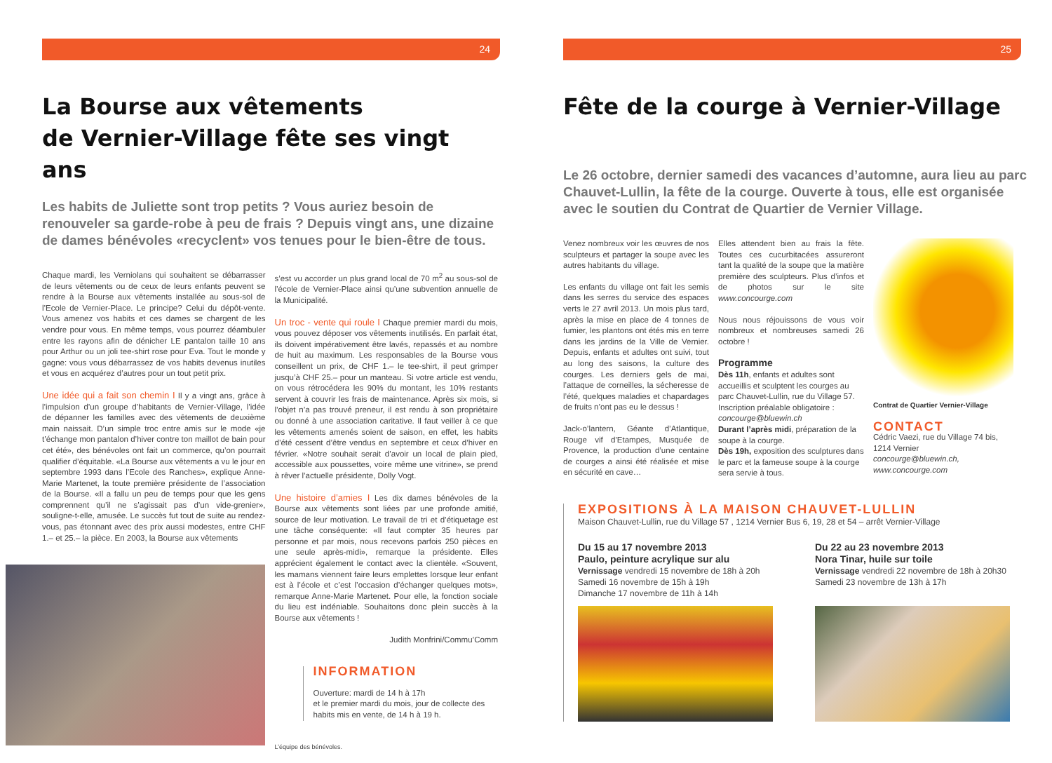24
La Bourse aux vêtements
de Vernier-Village fête ses vingt ans
Les habits de Juliette sont trop petits ? Vous auriez besoin de renouveler sa garde-robe à peu de frais ? Depuis vingt ans, une dizaine de dames bénévoles «recyclent» vos tenues pour le bien-être de tous.
Chaque mardi, les Verniolans qui souhaitent se débarrasser de leurs vêtements ou de ceux de leurs enfants peuvent se rendre à la Bourse aux vêtements installée au sous-sol de l’Ecole de Vernier-Place. Le principe? Celui du dépôt-vente. Vous amenez vos habits et ces dames se chargent de les vendre pour vous. En même temps, vous pourrez déambuler entre les rayons afin de dénicher LE pantalon taille 10 ans pour Arthur ou un joli tee-shirt rose pour Eva. Tout le monde y gagne: vous vous débarrassez de vos habits devenus inutiles et vous en acquérez d’autres pour un tout petit prix.
Une idée qui a fait son chemin I Il y a vingt ans, grâce à l’impulsion d’un groupe d’habitants de Vernier-Village, l’idée de dépanner les familles avec des vêtements de deuxième main naissait. D’un simple troc entre amis sur le mode «je t’échange mon pantalon d’hiver contre ton maillot de bain pour cet été», des bénévoles ont fait un commerce, qu’on pourrait qualifier d’équitable. «La Bourse aux vêtements a vu le jour en septembre 1993 dans l’Ecole des Ranches», explique Anne-Marie Martenet, la toute première présidente de l’association de la Bourse. «Il a fallu un peu de temps pour que les gens comprennent qu’il ne s’agissait pas d’un vide-grenier», souligne-t-elle, amusée. Le succès fut tout de suite au rendez-vous, pas étonnant avec des prix aussi modestes, entre CHF 1.– et 25.– la pièce. En 2003, la Bourse aux vêtements
s’est vu accorder un plus grand local de 70 m<sup>2</sup> au sous-sol de l’école de Vernier-Place ainsi qu’une subvention annuelle de la Municipalité.
Un troc - vente qui roule I Chaque premier mardi du mois, vous pouvez déposer vos vêtements inutilisés. En parfait état, ils doivent impérativement être lavés, repassés et au nombre de huit au maximum. Les responsables de la Bourse vous conseillent un prix, de CHF 1.– le tee-shirt, il peut grimper jusqu’à CHF 25.– pour un manteau. Si votre article est vendu, on vous rétrocédera les 90% du montant, les 10% restants servent à couvrir les frais de maintenance. Après six mois, si l’objet n’a pas trouvé preneur, il est rendu à son propriétaire ou donné à une association caritative. Il faut veiller à ce que les vêtements amenés soient de saison, en effet, les habits d’été cessent d’être vendus en septembre et ceux d’hiver en février. «Notre souhait serait d’avoir un local de plain pied, accessible aux poussettes, voire même une vitrine», se prend à rêver l’actuelle présidente, Dolly Vogt.
Une histoire d’amies I Les dix dames bénévoles de la Bourse aux vêtements sont liées par une profonde amitié, source de leur motivation. Le travail de tri et d’étiquetage est une tâche conséquente: «Il faut compter 35 heures par personne et par mois, nous recevons parfois 250 pièces en une seule après-midi», remarque la présidente. Elles apprécient également le contact avec la clientèle. «Souvent, les mamans viennent faire leurs emplettes lorsque leur enfant est à l’école et c’est l’occasion d’échanger quelques mots», remarque Anne-Marie Martenet. Pour elle, la fonction sociale du lieu est indéniable. Souhaitons donc plein succès à la Bourse aux vêtements !
Judith Monfrini/Commu’Comm
INFORMATION
Ouverture: mardi de 14 h à 17h
et le premier mardi du mois, jour de collecte des habits mis en vente, de 14 h à 19 h.
L’équipe des bénévoles.
25
Fête de la courge à Vernier-Village
Le 26 octobre, dernier samedi des vacances d’automne, aura lieu au parc Chauvet-Lullin, la fête de la courge. Ouverte à tous, elle est organisée avec le soutien du Contrat de Quartier de Vernier Village.
Venez nombreux voir les œuvres de nos sculpteurs et partager la soupe avec les autres habitants du village.
Les enfants du village ont fait les semis dans les serres du service des espaces verts le 27 avril 2013. Un mois plus tard, après la mise en place de 4 tonnes de fumier, les plantons ont étés mis en terre dans les jardins de la Ville de Vernier. Depuis, enfants et adultes ont suivi, tout au long des saisons, la culture des courges. Les derniers gels de mai, l’attaque de corneilles, la sécheresse de l’été, quelques maladies et chapardages de fruits n’ont pas eu le dessus !
Jack-o’lantern, Géante d’Atlantique, Rouge vif d’Etampes, Musquée de Provence, la production d’une centaine de courges a ainsi été réalisée et mise en sécurité en cave…
Elles attendent bien au frais la fête. Toutes ces cucurbitacées assureront tant la qualité de la soupe que la matière première des sculpteurs. Plus d’infos et de photos sur le site www.concourge.com
Nous nous réjouissons de vous voir nombreux et nombreuses samedi 26 octobre !
Programme
Dès 11h, enfants et adultes sont accueillis et sculptent les courges au parc Chauvet-Lullin, rue du Village 57. Inscription préalable obligatoire : concourge@bluewin.ch
Durant l’après midi, préparation de la soupe à la courge.
Dès 19h, exposition des sculptures dans le parc et la fameuse soupe à la courge sera servie à tous.
Contrat de Quartier Vernier-Village
CONTACT
Cédric Vaezi, rue du Village 74 bis, 1214 Vernier
concourge@bluewin.ch,
www.concourge.com
EXPOSITIONS À LA MAISON CHAUVET-LULLIN
Maison Chauvet-Lullin, rue du Village 57 , 1214 Vernier Bus 6, 19, 28 et 54 – arrêt Vernier-Village
Du 15 au 17 novembre 2013
Paulo, peinture acrylique sur alu
Vernissage vendredi 15 novembre de 18h à 20h
Samedi 16 novembre de 15h à 19h
Dimanche 17 novembre de 11h à 14h
Du 22 au 23 novembre 2013
Nora Tinar, huile sur toile
Vernissage vendredi 22 novembre de 18h à 20h30
Samedi 23 novembre de 13h à 17h